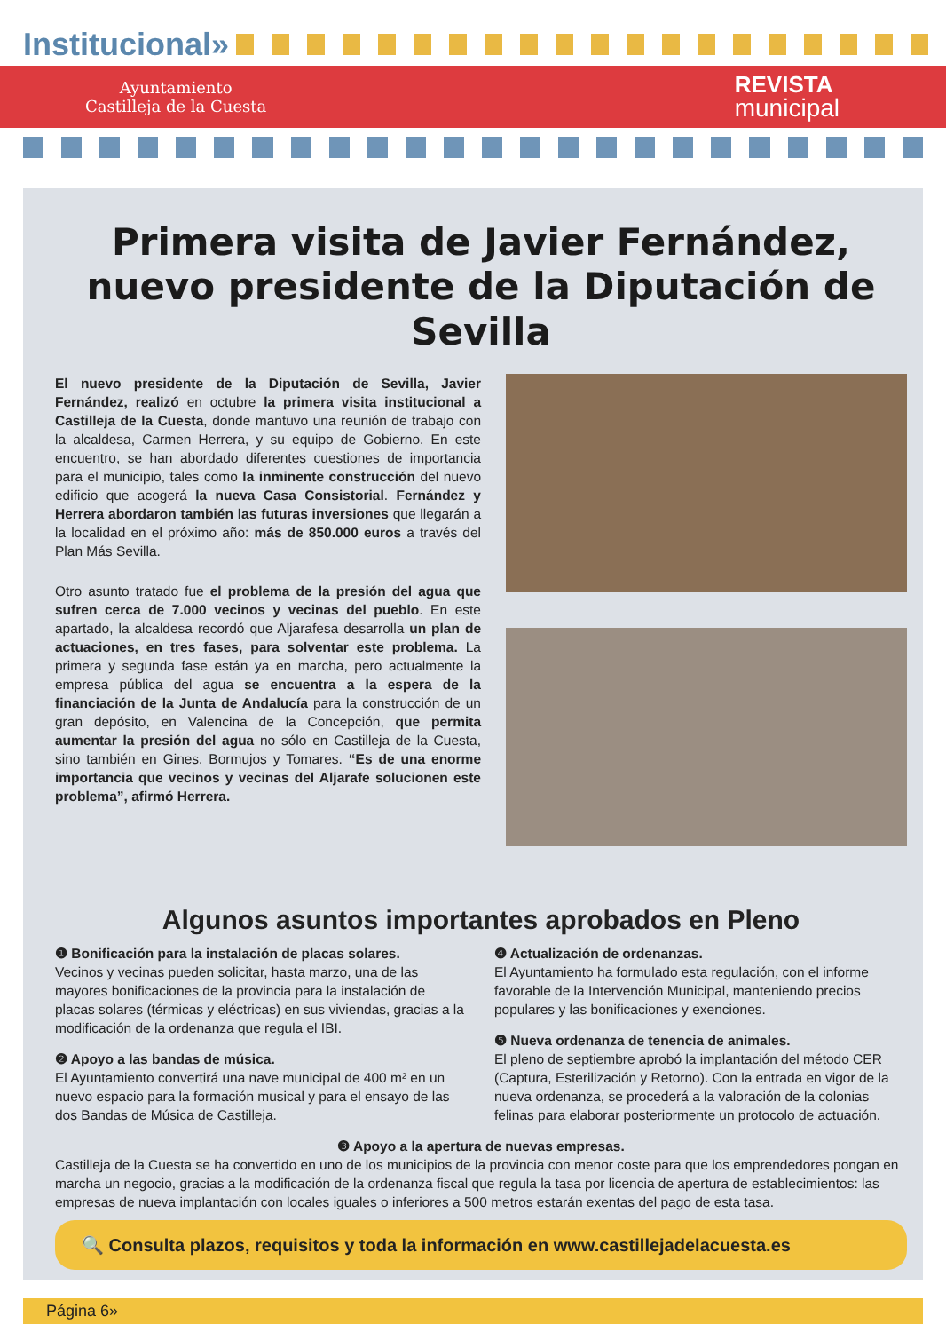Institucional»
Ayuntamiento
Castilleja de la Cuesta
REVISTA
municipal
Primera visita de Javier Fernández,
nuevo presidente de la Diputación de Sevilla
El nuevo presidente de la Diputación de Sevilla, Javier Fernández, realizó en octubre la primera visita institucional a Castilleja de la Cuesta, donde mantuvo una reunión de trabajo con la alcaldesa, Carmen Herrera, y su equipo de Gobierno. En este encuentro, se han abordado diferentes cuestiones de importancia para el municipio, tales como la inminente construcción del nuevo edificio que acogerá la nueva Casa Consistorial. Fernández y Herrera abordaron también las futuras inversiones que llegarán a la localidad en el próximo año: más de 850.000 euros a través del Plan Más Sevilla.
Otro asunto tratado fue el problema de la presión del agua que sufren cerca de 7.000 vecinos y vecinas del pueblo. En este apartado, la alcaldesa recordó que Aljarafesa desarrolla un plan de actuaciones, en tres fases, para solventar este problema. La primera y segunda fase están ya en marcha, pero actualmente la empresa pública del agua se encuentra a la espera de la financiación de la Junta de Andalucía para la construcción de un gran depósito, en Valencina de la Concepción, que permita aumentar la presión del agua no sólo en Castilleja de la Cuesta, sino también en Gines, Bormujos y Tomares. “Es de una enorme importancia que vecinos y vecinas del Aljarafe solucionen este problema”, afirmó Herrera.
Algunos asuntos importantes aprobados en Pleno
❶ Bonificación para la instalación de placas solares.
Vecinos y vecinas pueden solicitar, hasta marzo, una de las mayores bonificaciones de la provincia para la instalación de placas solares (térmicas y eléctricas) en sus viviendas, gracias a la modificación de la ordenanza que regula el IBI.
❷ Apoyo a las bandas de música.
El Ayuntamiento convertirá una nave municipal de 400 m² en un nuevo espacio para la formación musical y para el ensayo de las dos Bandas de Música de Castilleja.
❹ Actualización de ordenanzas.
El Ayuntamiento ha formulado esta regulación, con el informe favorable de la Intervención Municipal, manteniendo precios populares y las bonificaciones y exenciones.
❺ Nueva ordenanza de tenencia de animales.
El pleno de septiembre aprobó la implantación del método CER (Captura, Esterilización y Retorno). Con la entrada en vigor de la nueva ordenanza, se procederá a la valoración de la colonias felinas para elaborar posteriormente un protocolo de actuación.
❸ Apoyo a la apertura de nuevas empresas.
Castilleja de la Cuesta se ha convertido en uno de los municipios de la provincia con menor coste para que los emprendedores pongan en marcha un negocio, gracias a la modificación de la ordenanza fiscal que regula la tasa por licencia de apertura de establecimientos: las empresas de nueva implantación con locales iguales o inferiores a 500 metros estarán exentas del pago de esta tasa.
🔍 Consulta plazos, requisitos y toda la información en www.castillejadelacuesta.es
Página 6»